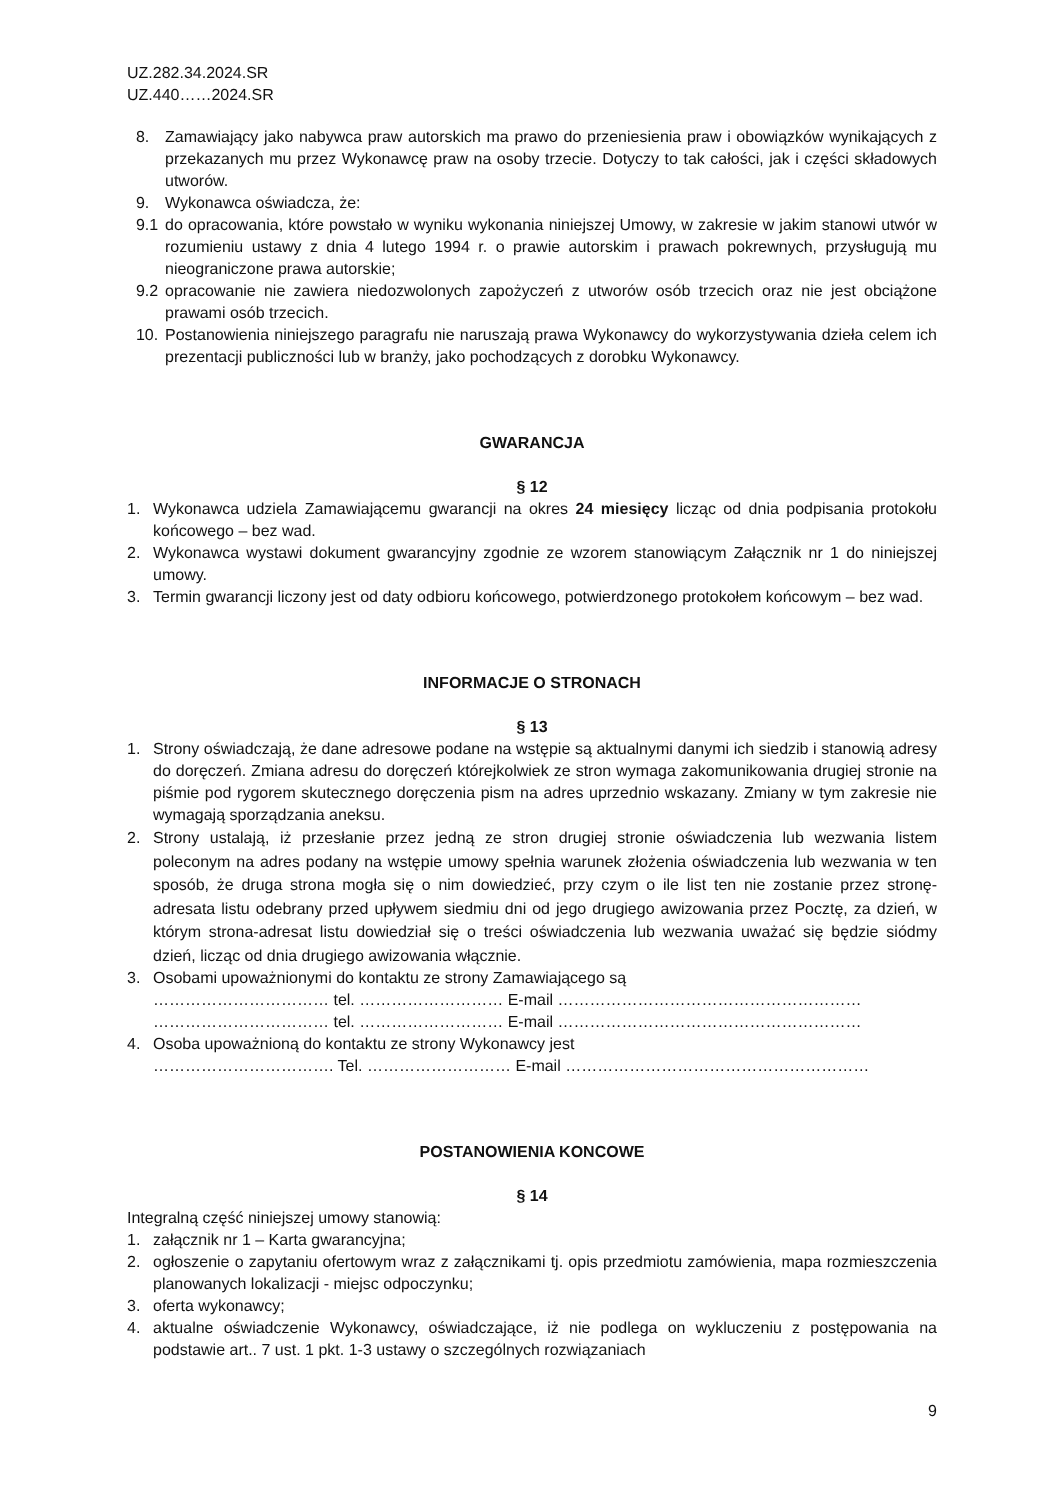UZ.282.34.2024.SR
UZ.440……2024.SR
8. Zamawiający jako nabywca praw autorskich ma prawo do przeniesienia praw i obowiązków wynikających z przekazanych mu przez Wykonawcę praw na osoby trzecie. Dotyczy to tak całości, jak i części składowych utworów.
9. Wykonawca oświadcza, że:
9.1 do opracowania, które powstało w wyniku wykonania niniejszej Umowy, w zakresie w jakim stanowi utwór w rozumieniu ustawy z dnia 4 lutego 1994 r. o prawie autorskim i prawach pokrewnych, przysługują mu nieograniczone prawa autorskie;
9.2 opracowanie nie zawiera niedozwolonych zapożyczeń z utworów osób trzecich oraz nie jest obciążone prawami osób trzecich.
10. Postanowienia niniejszego paragrafu nie naruszają prawa Wykonawcy do wykorzystywania dzieła celem ich prezentacji publiczności lub w branży, jako pochodzących z dorobku Wykonawcy.
GWARANCJA
§ 12
1. Wykonawca udziela Zamawiającemu gwarancji na okres 24 miesięcy licząc od dnia podpisania protokołu końcowego – bez wad.
2. Wykonawca wystawi dokument gwarancyjny zgodnie ze wzorem stanowiącym Załącznik nr 1 do niniejszej umowy.
3. Termin gwarancji liczony jest od daty odbioru końcowego, potwierdzonego protokołem końcowym – bez wad.
INFORMACJE O STRONACH
§ 13
1. Strony oświadczają, że dane adresowe podane na wstępie są aktualnymi danymi ich siedzib i stanowią adresy do doręczeń. Zmiana adresu do doręczeń którejkolwiek ze stron wymaga zakomunikowania drugiej stronie na piśmie pod rygorem skutecznego doręczenia pism na adres uprzednio wskazany. Zmiany w tym zakresie nie wymagają sporządzania aneksu.
2. Strony ustalają, iż przesłanie przez jedną ze stron drugiej stronie oświadczenia lub wezwania listem poleconym na adres podany na wstępie umowy spełnia warunek złożenia oświadczenia lub wezwania w ten sposób, że druga strona mogła się o nim dowiedzieć, przy czym o ile list ten nie zostanie przez stronę-adresata listu odebrany przed upływem siedmiu dni od jego drugiego awizowania przez Pocztę, za dzień, w którym strona-adresat listu dowiedział się o treści oświadczenia lub wezwania uważać się będzie siódmy dzień, licząc od dnia drugiego awizowania włącznie.
3. Osobami upoważnionymi do kontaktu ze strony Zamawiającego są
…………………………… tel. ……………………… E-mail …………………………………………………
…………………………… tel. ……………………… E-mail …………………………………………………
4. Osoba upoważnioną do kontaktu ze strony Wykonawcy jest
……………………………. Tel. ……………………… E-mail …………………………………………………
POSTANOWIENIA KONCOWE
§ 14
Integralną część niniejszej umowy stanowią:
1. załącznik nr 1 – Karta gwarancyjna;
2. ogłoszenie o zapytaniu ofertowym wraz z załącznikami tj. opis przedmiotu zamówienia, mapa rozmieszczenia planowanych lokalizacji - miejsc odpoczynku;
3. oferta wykonawcy;
4. aktualne oświadczenie Wykonawcy, oświadczające, iż nie podlega on wykluczeniu z postępowania na podstawie art.. 7 ust. 1 pkt. 1-3 ustawy o szczególnych rozwiązaniach
9